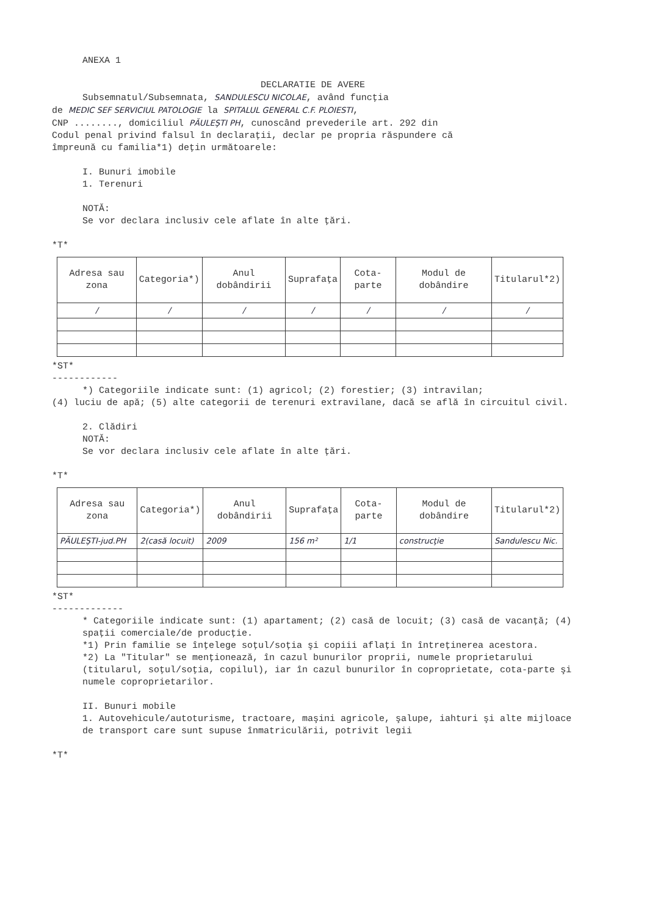ANEXA 1
DECLARATIE DE AVERE
Subsemnatul/Subsemnata, SANDULESCU NICOLAE, având funcţia
de MEDIC SEF SERVICIUL PATOLOGIE la SPITALUL GENERAL C.F. PLOIESTI,
CNP ........, domiciliul PĂULEŞTI PH, cunoscând prevederile art. 292 din
Codul penal privind falsul în declaraţii, declar pe propria răspundere că
împreună cu familia*1) deţin următoarele:
I. Bunuri imobile
1. Terenuri
NOTĂ:
Se vor declara inclusiv cele aflate în alte ţări.
*T*
| Adresa sau zona | Categoria*) | Anul dobândirii | Suprafaţa | Cota-parte | Modul de dobândire | Titularul*2) |
| --- | --- | --- | --- | --- | --- | --- |
| / | / | / | / | / | / | / |
*ST*
------------
*) Categoriile indicate sunt: (1) agricol; (2) forestier; (3) intravilan;
(4) luciu de apă; (5) alte categorii de terenuri extravilane, dacă se află în circuitul civil.
2. Clădiri
NOTĂ:
Se vor declara inclusiv cele aflate în alte ţări.
*T*
| Adresa sau zona | Categoria*) | Anul dobândirii | Suprafaţa | Cota-parte | Modul de dobândire | Titularul*2) |
| --- | --- | --- | --- | --- | --- | --- |
| PĂULEŞTI-jud.PH | 2(casă locuit) | 2009 | 156 m² | 1/1 | construcţie | Sandulescu Nic. |
*ST*
-------------
* Categoriile indicate sunt: (1) apartament; (2) casă de locuit; (3) casă de vacanţă; (4) spaţii comerciale/de producţie.
*1) Prin familie se înţelege soţul/soţia şi copiii aflaţi în întreţinerea acestora.
*2) La "Titular" se menţionează, în cazul bunurilor proprii, numele proprietarului (titularul, soţul/soţia, copilul), iar în cazul bunurilor în coproprietate, cota-parte şi numele coproprietarilor.
II. Bunuri mobile
1. Autovehicule/autoturisme, tractoare, maşini agricole, şalupe, iahturi şi alte mijloace de transport care sunt supuse înmatriculării, potrivit legii
*T*